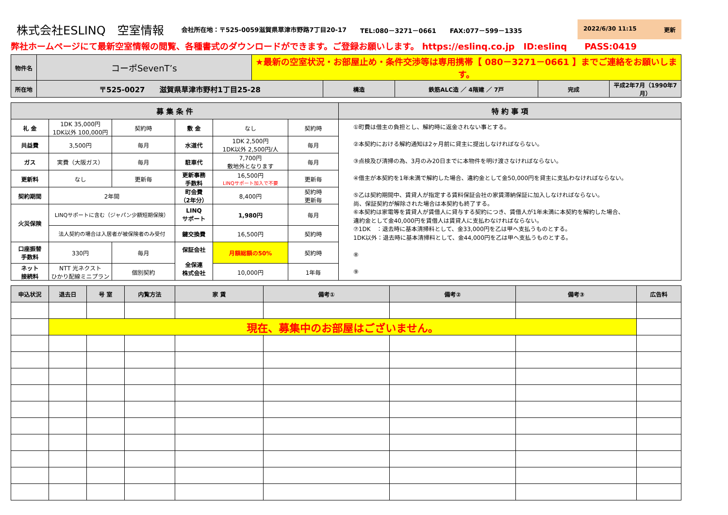株式会社ESLINQ　空室情報 会社所在地：〒525-0059滋賀県草津市野路7丁目20-17 TEL:080－3271－0661 FAX:077－599－1335 2022/6/30 11:15 更新
弊社ホームページにて最新空室情報の閲覧、各種書式のダウンロードができます。ご登録お願いします。 https://eslinq.co.jp　ID:eslinq　　PASS:0419
| 物件名 | コーポSevenT’s | ★最新の空室状況・お部屋止め・条件交渉等は専用携帯【 080－3271－0661 】までご連絡をお願いします。 | | | | |
| 所在地 | 〒525-0027 滋賀県草津市野村1丁目25-28 | | 構造 | 鉄筋ALC造 ／ 4階建 ／ 7戸 | 完成 | 平成2年7月（1990年7月） |
| 募 集 条 件 | | | | | | 特 約 事 項 |
| --- | --- | --- | --- | --- | --- | --- |
| 礼 金 | 1DK 35,000円 1DK以外 100,000円 | 契約時 | 敷 金 | なし | 契約時 | ①町費は借主の負担とし、解約時に返金されない事とする。 ②本契約における解約通知は2ヶ月前に貸主に提出しなければならない。 ③点検及び清掃の為、3月のみ20日までに本物件を明け渡さなければならない。 ④借主が本契約を1年未満で解約した場合、違約金として金50,000円を貸主に支払わなければならない。 ⑤乙は契約期間中、賃貸人が指定する賃料保証会社の家賃滞納保証に加入しなければならない。 尚、保証契約が解除された場合は本契約も終了する。 ⑥本契約は家電等を賃貸人が賃借人に貸与する契約につき、賃借人が1年未満に本契約を解約した場合、 違約金として金40,000円を賃借人は賃貸人に支払わなければならない。 ⑦1DK ：退去時に基本清掃料として、金33,000円を乙は甲へ支払うものとする。 1DK以外：退去時に基本清掃料として、金44,000円を乙は甲へ支払うものとする。 ⑧ ⑨ |
| 共益費 | 3,500円 | 毎月 | 水道代 | 1DK 2,500円 1DK以外 2,500円/人 | 毎月 | |
| ガス | 実費（大阪ガス） | 毎月 | 駐車代 | 7,700円 敷地外となります | 毎月 | |
| 更新料 | なし | 更新毎 | 更新事務 手数料 | 16,500円 LINQサポート加入で不要 | 更新毎 | |
| 契約期間 | 2年間 | | 町会費 （2年分） | 8,400円 | 契約時 更新毎 | |
| 火災保険 | LINQサポートに含む（ジャパン少額短期保険） | | LINQ サポート | 1,980円 | 毎月 | |
| | 法人契約の場合は入居者が被保険者のみ受付 | | 鍵交換費 | 16,500円 | 契約時 | |
| 口座振替 手数料 | 330円 | 毎月 | 保証会社 全保連 株式会社 | 月額総額の50% | 契約時 | |
| ネット 接続料 | NTT 光ネクスト ひかり配線ミニプラン | 個別契約 | | 10,000円 | 1年毎 | |
| 申込状況 | 退去日 | 号 室 | 内覧方法 | 家 賃 | 備考① | 備考② | 備考③ | 広告料 |
| | 現在、募集中のお部屋はございません。 | | | | | | | |